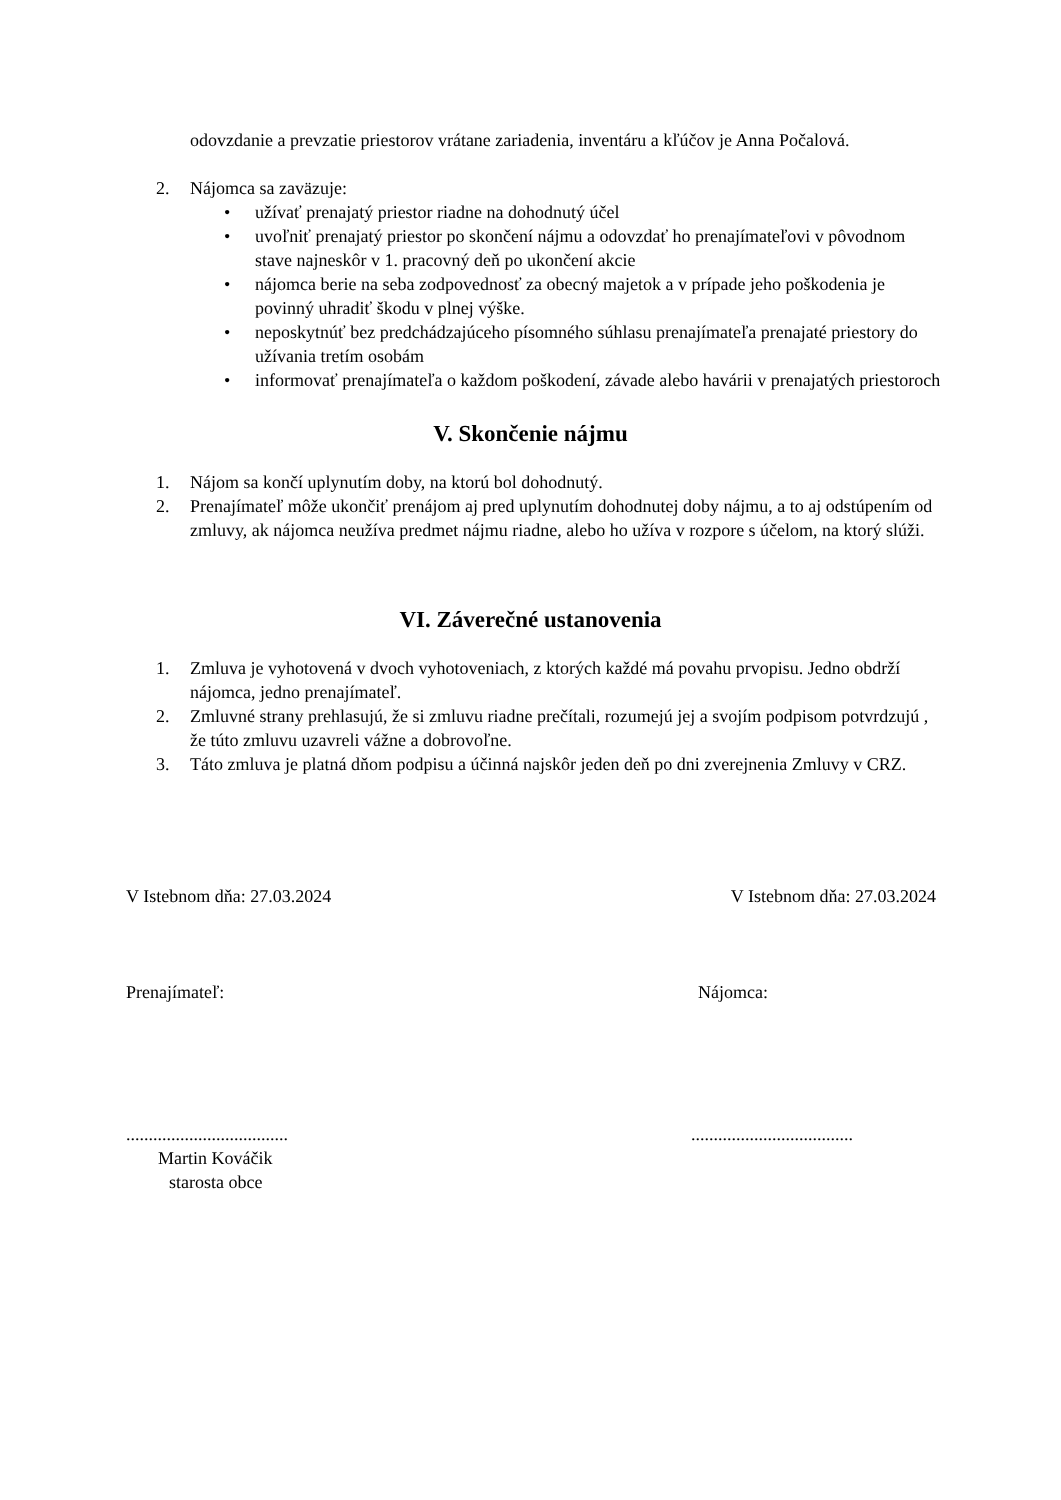odovzdanie a prevzatie priestorov vrátane zariadenia, inventáru a kľúčov je Anna Počalová.
2. Nájomca sa zaväzuje:
• užívať prenajatý priestor riadne na dohodnutý účel
• uvoľniť prenajatý priestor po skončení nájmu a odovzdať ho prenajímateľovi v pôvodnom stave najneskôr v 1. pracovný deň po ukončení akcie
• nájomca berie na seba zodpovednosť za obecný majetok a v prípade jeho poškodenia je povinný uhradiť škodu v plnej výške.
• neposkytnúť bez predchádzajúceho písomného súhlasu prenajímateľa prenajaté priestory do užívania tretím osobám
• informovať prenajímateľa o každom poškodení, závade alebo havárii v prenajatých priestoroch
V. Skončenie nájmu
1. Nájom sa končí uplynutím doby, na ktorú bol dohodnutý.
2. Prenajímateľ môže ukončiť prenájom aj pred uplynutím dohodnutej doby nájmu, a to aj odstúpením od zmluvy, ak nájomca neužíva predmet nájmu riadne, alebo ho užíva v rozpore s účelom, na ktorý slúži.
VI. Záverečné ustanovenia
1. Zmluva je vyhotovená v dvoch vyhotoveniach, z ktorých každé má povahu prvopisu. Jedno obdrží nájomca, jedno prenajímateľ.
2. Zmluvné strany prehlasujú, že si zmluvu riadne prečítali, rozumejú jej a svojím podpisom potvrdzujú , že túto zmluvu uzavreli vážne a dobrovoľne.
3. Táto zmluva je platná dňom podpisu a účinná najskôr jeden deň po dni zverejnenia Zmluvy v CRZ.
V Istebnom dňa: 27.03.2024 V Istebnom dňa: 27.03.2024
Prenajímateľ: Nájomca:
........................................................................
Martin Kováčik
starosta obce